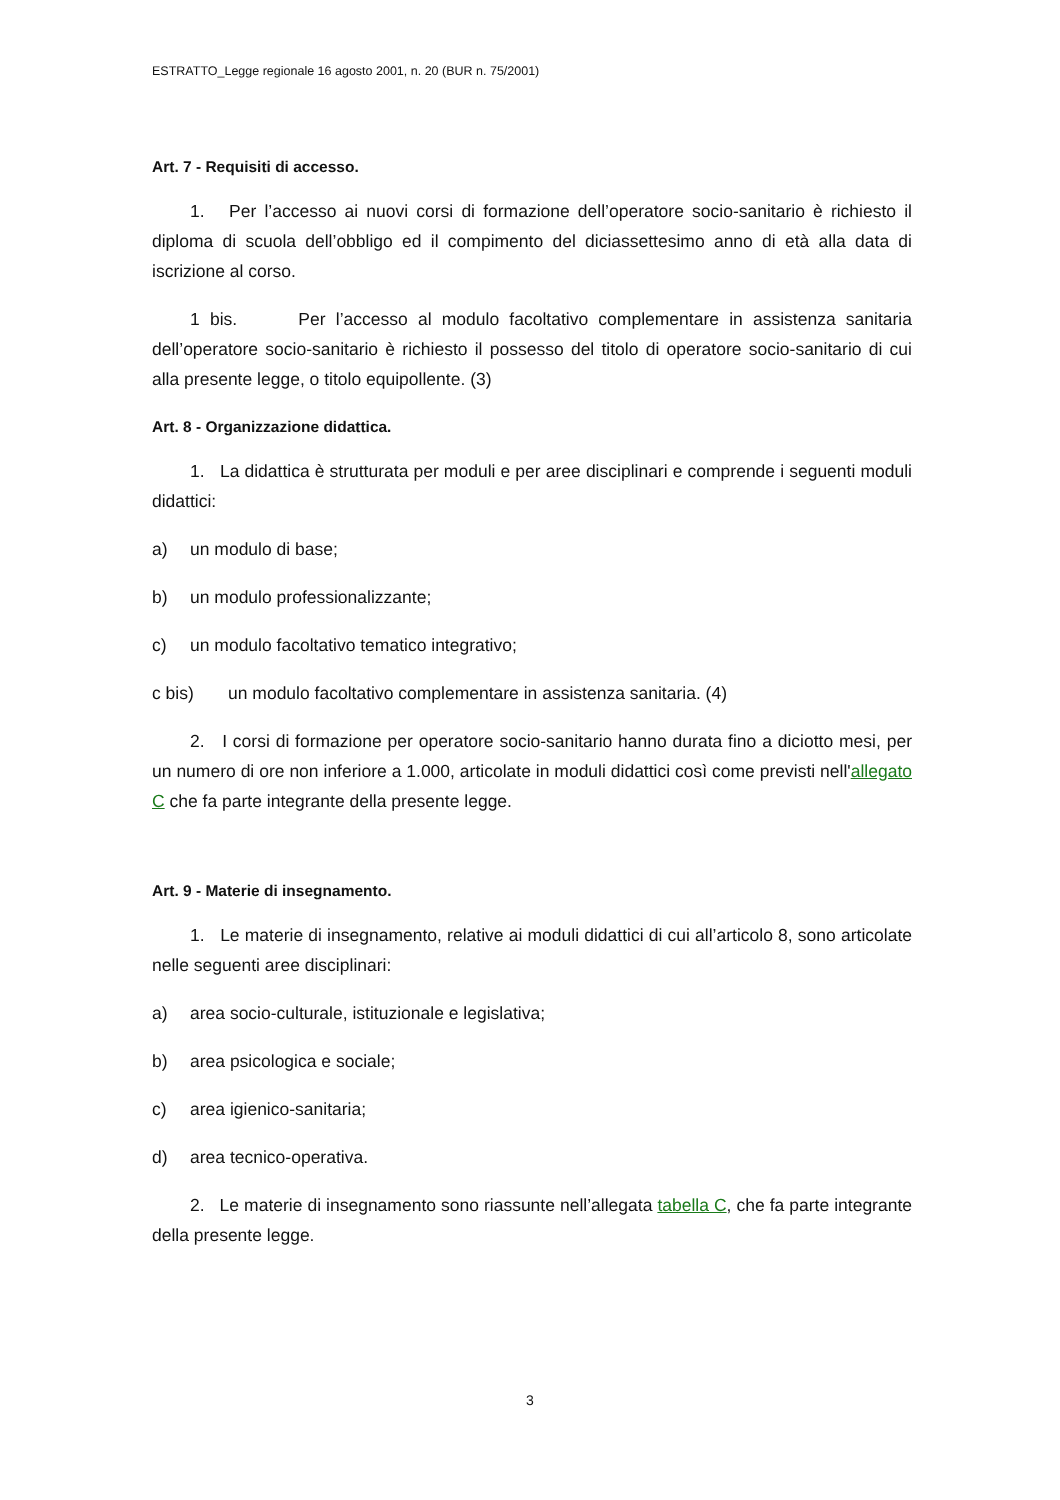ESTRATTO_Legge regionale 16 agosto 2001, n. 20 (BUR n. 75/2001)
Art. 7 - Requisiti di accesso.
1. Per l’accesso ai nuovi corsi di formazione dell’operatore socio-sanitario è richiesto il diploma di scuola dell’obbligo ed il compimento del diciassettesimo anno di età alla data di iscrizione al corso.
1 bis. Per l’accesso al modulo facoltativo complementare in assistenza sanitaria dell’operatore socio-sanitario è richiesto il possesso del titolo di operatore socio-sanitario di cui alla presente legge, o titolo equipollente. (3)
Art. 8 - Organizzazione didattica.
1. La didattica è strutturata per moduli e per aree disciplinari e comprende i seguenti moduli didattici:
a) un modulo di base;
b) un modulo professionalizzante;
c) un modulo facoltativo tematico integrativo;
c bis) un modulo facoltativo complementare in assistenza sanitaria. (4)
2. I corsi di formazione per operatore socio-sanitario hanno durata fino a diciotto mesi, per un numero di ore non inferiore a 1.000, articolate in moduli didattici così come previsti nell'allegato C che fa parte integrante della presente legge.
Art. 9 - Materie di insegnamento.
1. Le materie di insegnamento, relative ai moduli didattici di cui all’articolo 8, sono articolate nelle seguenti aree disciplinari:
a) area socio-culturale, istituzionale e legislativa;
b) area psicologica e sociale;
c) area igienico-sanitaria;
d) area tecnico-operativa.
2. Le materie di insegnamento sono riassunte nell’allegata tabella C, che fa parte integrante della presente legge.
3